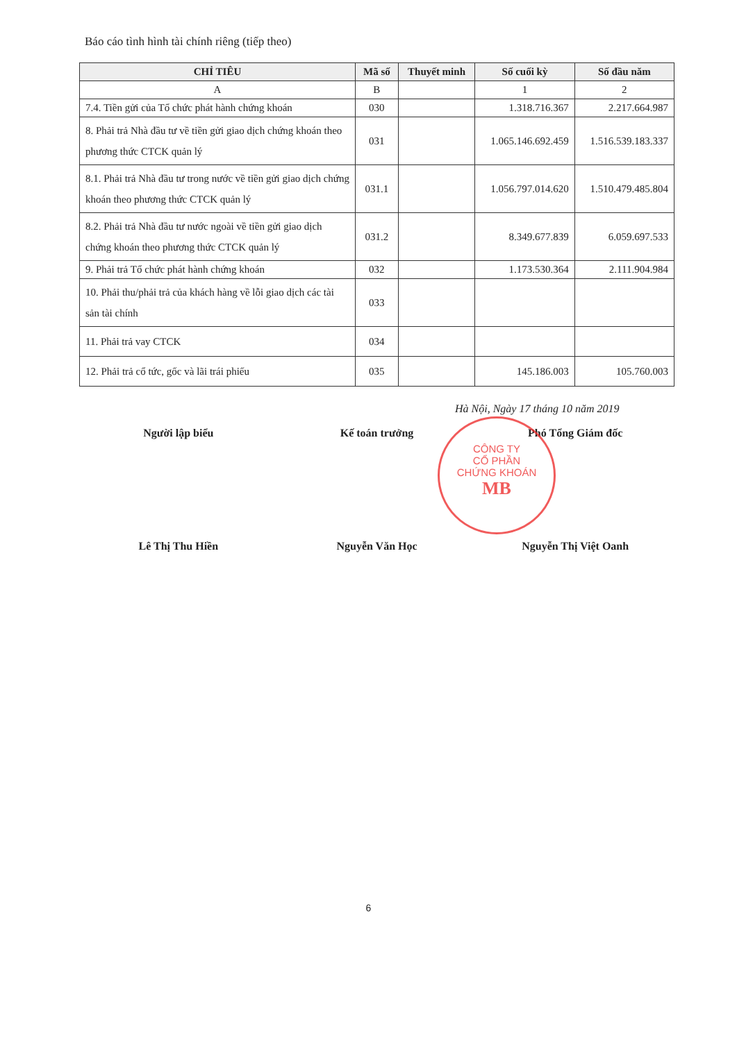Báo cáo tình hình tài chính riêng (tiếp theo)
| CHỈ TIÊU | Mã số | Thuyết minh | Số cuối kỳ | Số đầu năm |
| --- | --- | --- | --- | --- |
| A | B | | 1 | 2 |
| 7.4. Tiền gửi của Tổ chức phát hành chứng khoán | 030 | | 1.318.716.367 | 2.217.664.987 |
| 8. Phải trả Nhà đầu tư về tiền gửi giao dịch chứng khoán theo phương thức CTCK quản lý | 031 | | 1.065.146.692.459 | 1.516.539.183.337 |
| 8.1. Phải trả Nhà đầu tư trong nước về tiền gửi giao dịch chứng khoán theo phương thức CTCK quản lý | 031.1 | | 1.056.797.014.620 | 1.510.479.485.804 |
| 8.2. Phải trả Nhà đầu tư nước ngoài về tiền gửi giao dịch chứng khoán theo phương thức CTCK quản lý | 031.2 | | 8.349.677.839 | 6.059.697.533 |
| 9. Phải trả Tổ chức phát hành chứng khoán | 032 | | 1.173.530.364 | 2.111.904.984 |
| 10. Phải thu/phải trả của khách hàng về lỗi giao dịch các tài sản tài chính | 033 | | | |
| 11. Phải trả vay CTCK | 034 | | | |
| 12. Phải trả cổ tức, gốc và lãi trái phiếu | 035 | | 145.186.003 | 105.760.003 |
Hà Nội, Ngày 17 tháng 10 năm 2019
Người lập biểu Kế toán trưởng Phó Tổng Giám đốc
CÔNG TY
CỔ PHẦN
CHỨNG KHOÁN
MB
Lê Thị Thu Hiền Nguyễn Văn Học Nguyễn Thị Việt Oanh
6